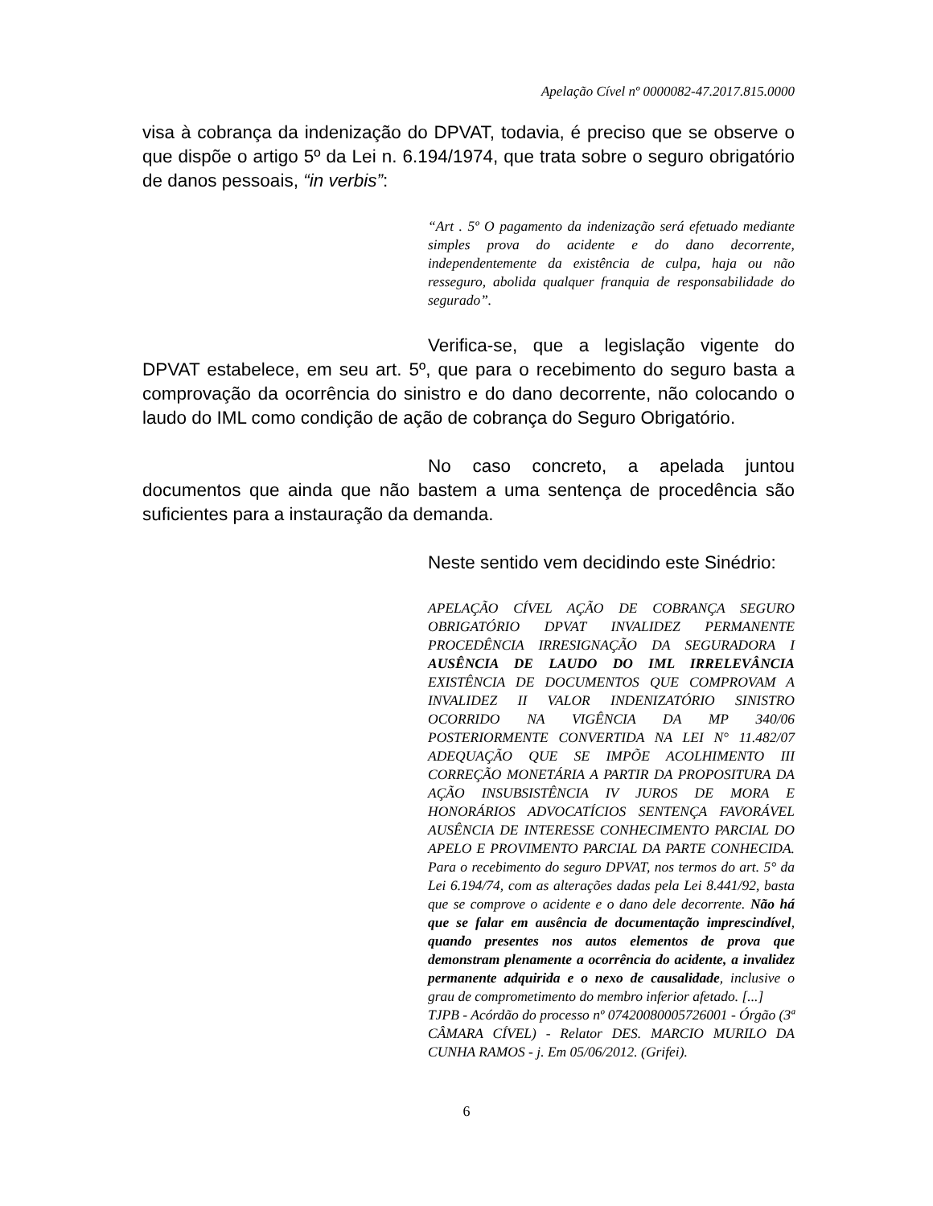Apelação Cível nº 0000082-47.2017.815.0000
visa à cobrança da indenização do DPVAT, todavia, é preciso que se observe o que dispõe o artigo 5º da Lei n. 6.194/1974, que trata sobre o seguro obrigatório de danos pessoais, “in verbis”:
“Art . 5º O pagamento da indenização será efetuado mediante simples prova do acidente e do dano decorrente, independentemente da existência de culpa, haja ou não resseguro, abolida qualquer franquia de responsabilidade do segurado”.
Verifica-se, que a legislação vigente do DPVAT estabelece, em seu art. 5º, que para o recebimento do seguro basta a comprovação da ocorrência do sinistro e do dano decorrente, não colocando o laudo do IML como condição de ação de cobrança do Seguro Obrigatório.
No caso concreto, a apelada juntou documentos que ainda que não bastem a uma sentença de procedência são suficientes para a instauração da demanda.
Neste sentido vem decidindo este Sinédrio:
APELAÇÃO CÍVEL AÇÃO DE COBRANÇA SEGURO OBRIGATÓRIO DPVAT INVALIDEZ PERMANENTE PROCEDÊNCIA IRRESIGNAÇÃO DA SEGURADORA I AUSÊNCIA DE LAUDO DO IML IRRELEVÂNCIA EXISTÊNCIA DE DOCUMENTOS QUE COMPROVAM A INVALIDEZ II VALOR INDENIZATÓRIO SINISTRO OCORRIDO NA VIGÊNCIA DA MP 340/06 POSTERIORMENTE CONVERTIDA NA LEI N° 11.482/07 ADEQUAÇÃO QUE SE IMPÕE ACOLHIMENTO III CORREÇÃO MONETÁRIA A PARTIR DA PROPOSITURA DA AÇÃO INSUBSISTÊNCIA IV JUROS DE MORA E HONORÁRIOS ADVOCATÍCIOS SENTENÇA FAVORÁVEL AUSÊNCIA DE INTERESSE CONHECIMENTO PARCIAL DO APELO E PROVIMENTO PARCIAL DA PARTE CONHECIDA. Para o recebimento do seguro DPVAT, nos termos do art. 5° da Lei 6.194/74, com as alterações dadas pela Lei 8.441/92, basta que se comprove o acidente e o dano dele decorrente. Não há que se falar em ausência de documentação imprescindível, quando presentes nos autos elementos de prova que demonstram plenamente a ocorrência do acidente, a invalidez permanente adquirida e o nexo de causalidade, inclusive o grau de comprometimento do membro inferior afetado. [...]
TJPB - Acórdão do processo nº 07420080005726001 - Órgão (3ª CÂMARA CÍVEL) - Relator DES. MARCIO MURILO DA CUNHA RAMOS - j. Em 05/06/2012. (Grifei).
6